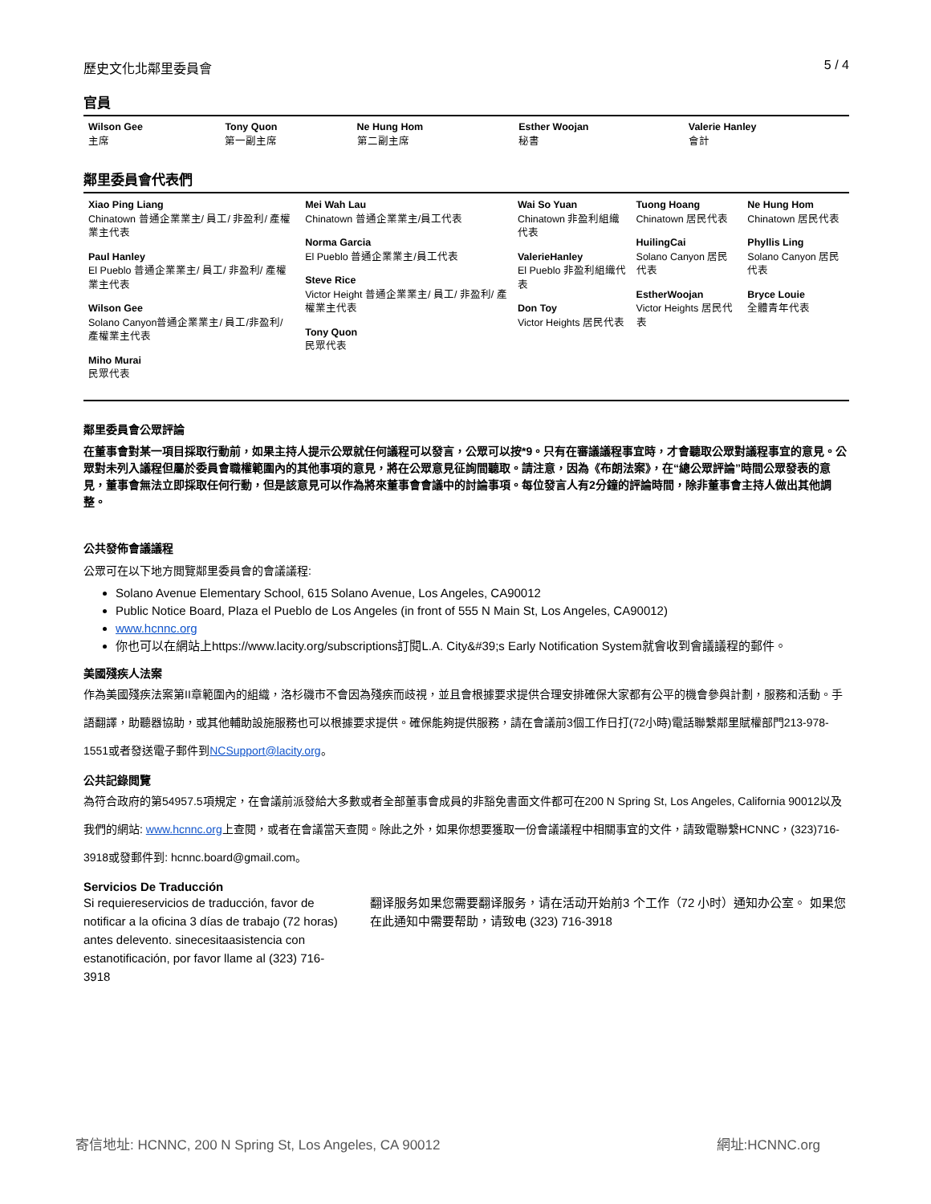歷史文化北鄰里委員會 5 / 4
官員
| Wilson Gee 主席 | Tony Quon 第一副主席 | Ne Hung Hom 第二副主席 | Esther Woojan 秘書 | Valerie Hanley 會計 |
鄰里委員會代表們
| Xiao Ping Liang Chinatown 普通企業業主/ 員工/ 非盈利/ 產權業主代表 Paul Hanley El Pueblo 普通企業業主/ 員工/ 非盈利/ 產權業主代表 Wilson Gee Solano Canyon普通企業業主/ 員工/非盈利/ 產權業主代表 Miho Murai 民眾代表 | Mei Wah Lau Chinatown 普通企業業主/員工代表 Norma Garcia El Pueblo 普通企業業主/員工代表 Steve Rice Victor Height 普通企業業主/ 員工/ 非盈利/ 產權業主代表 Tony Quon 民眾代表 | Wai So Yuan Chinatown 非盈利組織代表 ValerieHanley El Pueblo 非盈利組織代表 Don Toy Victor Heights 居民代表 | Tuong Hoang Chinatown 居民代表 HuilingCai Solano Canyon 居民代表 EstherWoojan Victor Heights 居民代表 | Ne Hung Hom Chinatown 居民代表 Phyllis Ling Solano Canyon 居民代表 Bryce Louie 全體青年代表 |
鄰里委員會公眾評論
在董事會對某一項目採取行動前，如果主持人提示公眾就任何議程可以發言，公眾可以按*9。只有在審議議程事宜時，才會聽取公眾對議程事宜的意見。公眾對未列入議程但屬於委員會職權範圍內的其他事項的意見，將在公眾意見征詢間聽取。請注意，因為《布朗法案》，在“總公眾評論”時間公眾發表的意見，董事會無法立即採取任何行動，但是該意見可以作為將來董事會會議中的討論事項。每位發言人有2分鐘的評論時間，除非董事會主持人做出其他調整。
公共發佈會議議程
公眾可在以下地方閲覽鄰里委員會的會議議程:
Solano Avenue Elementary School, 615 Solano Avenue, Los Angeles, CA90012
Public Notice Board, Plaza el Pueblo de Los Angeles (in front of 555 N Main St, Los Angeles, CA90012)
www.hcnnc.org
你也可以在網站上https://www.lacity.org/subscriptions訂閱L.A. City&#39;s Early Notification System就會收到會議議程的郵件。
美國殘疾人法案
作為美國殘疾法案第II章範圍內的組織，洛杉磯市不會因為殘疾而歧視，並且會根據要求提供合理安排確保大家都有公平的機會參與計劃，服務和活動。手語翻譯，助聽器協助，或其他輔助設施服務也可以根據要求提供。確保能夠提供服務，請在會議前3個工作日打(72小時)電話聯繫鄰里賦權部門213-978-1551或者發送電子郵件到NCSupport@lacity.org。
公共記錄閲覽
為符合政府的第54957.5項規定，在會議前派發給大多數或者全部董事會成員的非豁免書面文件都可在200 N Spring St, Los Angeles, California 90012以及我們的網站: www.hcnnc.org上查閱，或者在會議當天查閱。除此之外，如果你想要獲取一份會議議程中相關事宜的文件，請致電聯繫HCNNC，(323)716-3918或發郵件到: hcnnc.board@gmail.com。
Servicios De Traducción
Si requiereservicios de traducción, favor de notificar a la oficina 3 días de trabajo (72 horas) antes delevento. sinecesitaasistencia con estanotificación, por favor llame al (323) 716-3918
翻译服务如果您需要翻译服务，请在活动开始前3 个工作（72 小时）通知办公室。 如果您在此通知中需要帮助，请致电 (323) 716-3918
寄信地址: HCNNC, 200 N Spring St, Los Angeles, CA 90012 網址:HCNNC.org